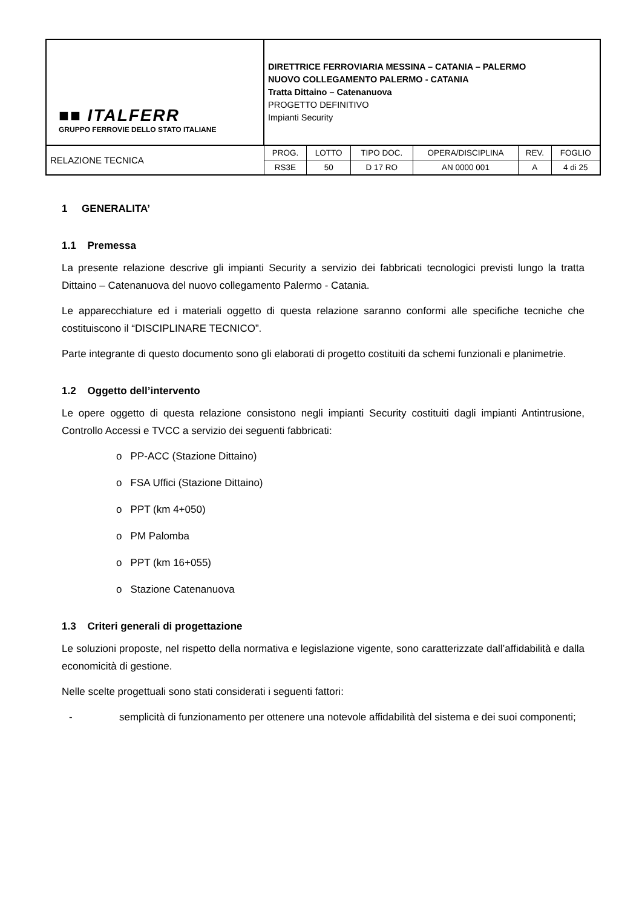| ■■ ITALFERR GRUPPO FERROVIE DELLO STATO ITALIANE | DIRETTRICE FERROVIARIA MESSINA – CATANIA – PALERMO NUOVO COLLEGAMENTO PALERMO - CATANIA Tratta Dittaino – Catenanuova PROGETTO DEFINITIVO Impianti Security | | | | | |
| RELAZIONE TECNICA | PROG. | LOTTO | TIPO DOC. | OPERA/DISCIPLINA | REV. | FOGLIO |
| | RS3E | 50 | D 17 RO | AN 0000 001 | A | 4 di 25 |
1 GENERALITA’
1.1 Premessa
La presente relazione descrive gli impianti Security a servizio dei fabbricati tecnologici previsti lungo la tratta Dittaino – Catenanuova del nuovo collegamento Palermo - Catania.
Le apparecchiature ed i materiali oggetto di questa relazione saranno conformi alle specifiche tecniche che costituiscono il “DISCIPLINARE TECNICO”.
Parte integrante di questo documento sono gli elaborati di progetto costituiti da schemi funzionali e planimetrie.
1.2 Oggetto dell’intervento
Le opere oggetto di questa relazione consistono negli impianti Security costituiti dagli impianti Antintrusione, Controllo Accessi e TVCC a servizio dei seguenti fabbricati:
o PP-ACC (Stazione Dittaino)
o FSA Uffici (Stazione Dittaino)
o PPT (km 4+050)
o PM Palomba
o PPT (km 16+055)
o Stazione Catenanuova
1.3 Criteri generali di progettazione
Le soluzioni proposte, nel rispetto della normativa e legislazione vigente, sono caratterizzate dall’affidabilità e dalla economicità di gestione.
Nelle scelte progettuali sono stati considerati i seguenti fattori:
- semplicità di funzionamento per ottenere una notevole affidabilità del sistema e dei suoi componenti;